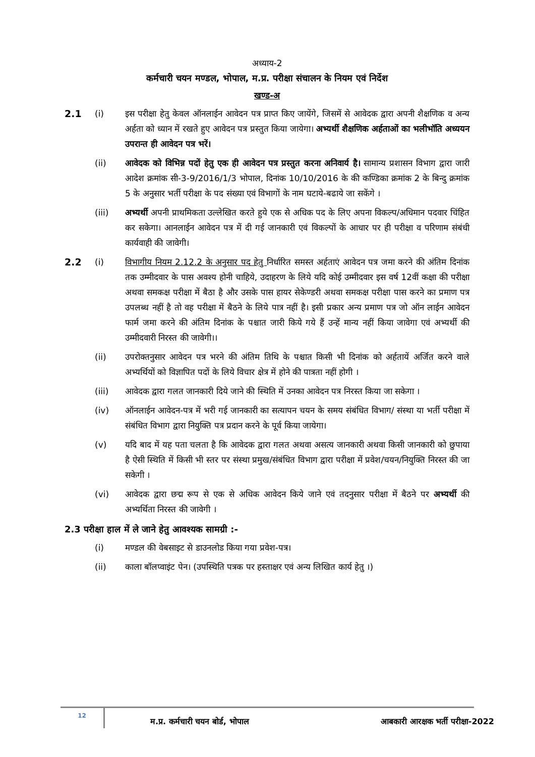अध्याय-2
कर्मचारी चयन मण्डल, भोपाल, म.प्र. परीक्षा संचालन के नियम एवं निर्देश
खण्ड-अ
2.1 (i) इस परीक्षा हेतु केवल ऑनलाईन आवेदन पत्र प्राप्त किए जायेंगे, जिसमें से आवेदक द्वारा अपनी शैक्षणिक व अन्य अर्हता को ध्यान में रखते हुए आवेदन पत्र प्रस्तुत किया जायेगा। अभ्यर्थी शैक्षणिक अर्हताओं का भलीभॉति अध्ययन उपरान्त ही आवेदन पत्र भरें।
(ii) आवेदक को विभिन्न पदों हेतु एक ही आवेदन पत्र प्रस्तुत करना अनिवार्य है। सामान्य प्रशासन विभाग द्वारा जारी आदेश क्रमांक सी-3-9/2016/1/3 भोपाल, दिनांक 10/10/2016 के की कण्डिका क्रमांक 2 के बिन्दु क्रमांक 5 के अनुसार भर्ती परीक्षा के पद संख्या एवं विभागों के नाम घटाये-बढाये जा सकेंगे ।
(iii) अभ्यर्थी अपनी प्राथमिकता उल्लेखित करते हुये एक से अधिक पद के लिए अपना विकल्प/अधिमान पदवार चिंहित कर सकेगा। आनलाईन आवेदन पत्र में दी गई जानकारी एवं विकल्पों के आधार पर ही परीक्षा व परिणाम संबंधी कार्यवाही की जावेगी।
2.2 (i) विभागीय नियम 2.12.2 के अनुसार पद हेतु निर्धारित समस्त अर्हताएं आवेदन पत्र जमा करने की अंतिम दिनांक तक उम्मीदवार के पास अवश्य होनी चाहिये, उदाहरण के लिये यदि कोई उम्मीदवार इस वर्ष 12वीं कक्षा की परीक्षा अथवा समकक्ष परीक्षा में बैठा है और उसके पास हायर सेकेण्डरी अथवा समकक्ष परीक्षा पास करने का प्रमाण पत्र उपलब्ध नहीं है तो वह परीक्षा में बैठने के लिये पात्र नहीं है। इसी प्रकार अन्य प्रमाण पत्र जो ऑन लाईन आवेदन फार्म जमा करने की अंतिम दिनांक के पश्चात जारी किये गये हैं उन्हें मान्य नहीं किया जावेगा एवं अभ्यर्थी की उम्मीदवारी निरस्त की जावेगी।।
(ii) उपरोक्तनुसार आवेदन पत्र भरने की अंतिम तिथि के पश्चात किसी भी दिनांक को अर्हतायें अर्जित करने वाले अभ्यर्थियों को विज्ञापित पदों के लिये विचार क्षेत्र में होने की पात्रता नहीं होगी ।
(iii) आवेदक द्वारा गलत जानकारी दिये जाने की स्थिति में उनका आवेदन पत्र निरस्त किया जा सकेगा ।
(iv) ऑनलाईन आवेदन-पत्र में भरी गई जानकारी का सत्यापन चयन के समय संबंधित विभाग/ संस्था या भर्ती परीक्षा में संबंधित विभाग द्वारा नियुक्ति पत्र प्रदान करने के पूर्व किया जायेगा।
(v) यदि बाद में यह पता चलता है कि आवेदक द्वारा गलत अथवा असत्य जानकारी अथवा किसी जानकारी को छुपाया है ऐसी स्थिति में किसी भी स्तर पर संस्था प्रमुख/संबंधित विभाग द्वारा परीक्षा में प्रवेश/चयन/नियुक्ति निरस्त की जा सकेगी ।
(vi) आवेदक द्वारा छद्म रूप से एक से अधिक आवेदन किये जाने एवं तदनुसार परीक्षा में बैठने पर अभ्यर्थी की अभ्यर्थिता निरस्त की जावेगी ।
2.3 परीक्षा हाल में ले जाने हेतु आवश्यक सामग्री :-
(i) मण्डल की वेबसाइट से डाउनलोड किया गया प्रवेश-पत्र।
(ii) काला बॉलप्वाइंट पेन। (उपस्थिति पत्रक पर हस्ताक्षर एवं अन्य लिखित कार्य हेतु ।)
12
म.प्र. कर्मचारी चयन बोर्ड, भोपाल
आबकारी आरक्षक भर्ती परीक्षा-2022